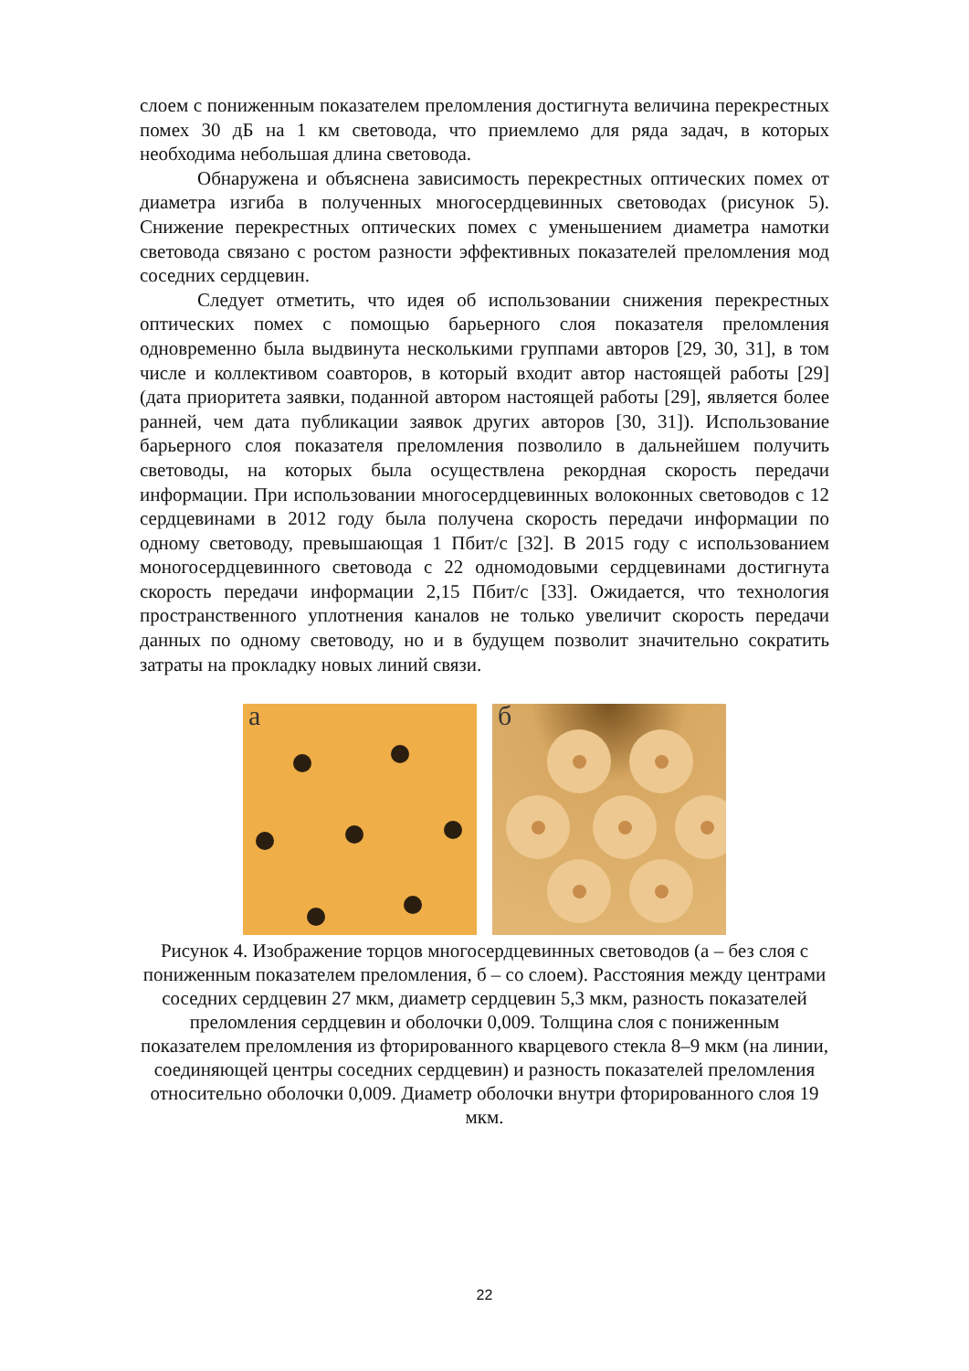слоем с пониженным показателем преломления достигнута величина перекрестных помех 30 дБ на 1 км световода, что приемлемо для ряда задач, в которых необходима небольшая длина световода.
Обнаружена и объяснена зависимость перекрестных оптических помех от диаметра изгиба в полученных многосердцевинных световодах (рисунок 5). Снижение перекрестных оптических помех с уменьшением диаметра намотки световода связано с ростом разности эффективных показателей преломления мод соседних сердцевин.
Следует отметить, что идея об использовании снижения перекрестных оптических помех с помощью барьерного слоя показателя преломления одновременно была выдвинута несколькими группами авторов [29, 30, 31], в том числе и коллективом соавторов, в который входит автор настоящей работы [29] (дата приоритета заявки, поданной автором настоящей работы [29], является более ранней, чем дата публикации заявок других авторов [30, 31]). Использование барьерного слоя показателя преломления позволило в дальнейшем получить световоды, на которых была осуществлена рекордная скорость передачи информации. При использовании многосердцевинных волоконных световодов с 12 сердцевинами в 2012 году была получена скорость передачи информации по одному световоду, превышающая 1 Пбит/с [32]. В 2015 году с использованием моногосердцевинного световода с 22 одномодовыми сердцевинами достигнута скорость передачи информации 2,15 Пбит/с [33]. Ожидается, что технология пространственного уплотнения каналов не только увеличит скорость передачи данных по одному световоду, но и в будущем позволит значительно сократить затраты на прокладку новых линий связи.
а
б
Рисунок 4. Изображение торцов многосердцевинных световодов (а – без слоя с пониженным показателем преломления, б – со слоем). Расстояния между центрами соседних сердцевин 27 мкм, диаметр сердцевин 5,3 мкм, разность показателей преломления сердцевин и оболочки 0,009. Толщина слоя с пониженным показателем преломления из фторированного кварцевого стекла 8–9 мкм (на линии, соединяющей центры соседних сердцевин) и разность показателей преломления относительно оболочки 0,009. Диаметр оболочки внутри фторированного слоя 19 мкм.
22